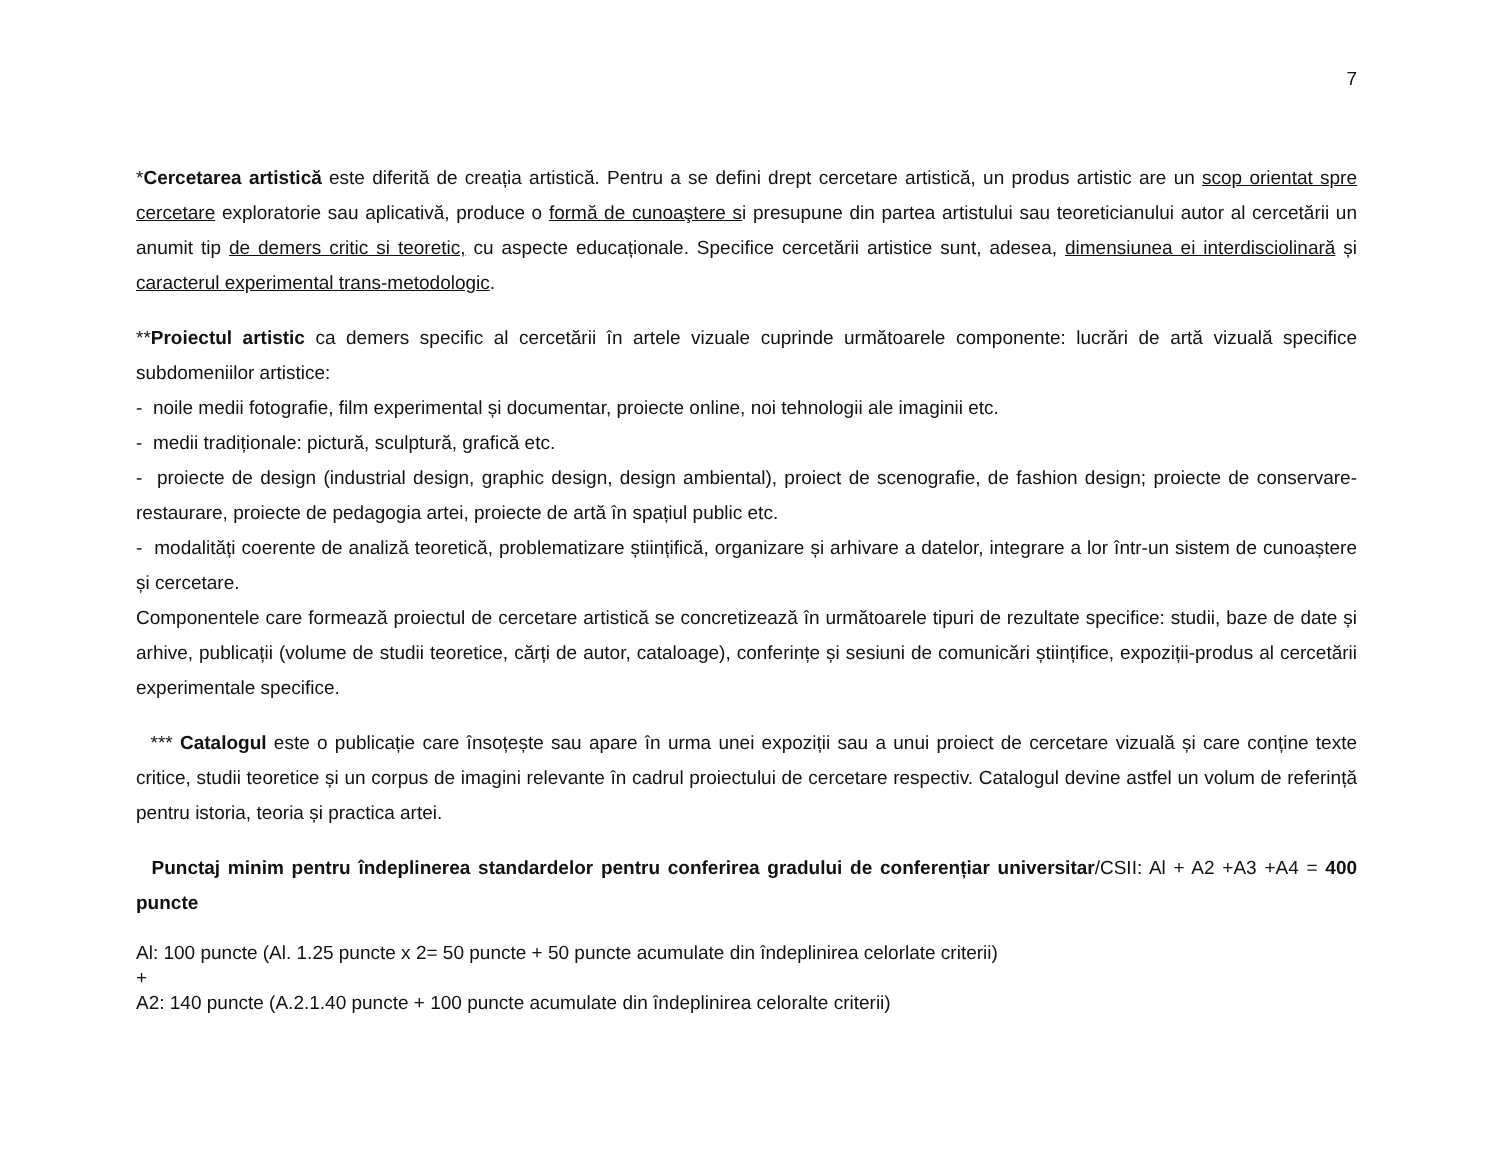7
*Cercetarea artistică este diferită de creația artistică. Pentru a se defini drept cercetare artistică, un produs artistic are un scop orientat spre cercetare exploratorie sau aplicativă, produce o formă de cunoaştere si presupune din partea artistului sau teoreticianului autor al cercetării un anumit tip de demers critic si teoretic, cu aspecte educaționale. Specifice cercetării artistice sunt, adesea, dimensiunea ei interdisciolinară și caracterul experimental trans-metodologic.
**Proiectul artistic ca demers specific al cercetării în artele vizuale cuprinde următoarele componente: lucrări de artă vizuală specifice subdomeniilor artistice:
- noile medii fotografie, film experimental și documentar, proiecte online, noi tehnologii ale imaginii etc.
- medii tradiționale: pictură, sculptură, grafică etc.
- proiecte de design (industrial design, graphic design, design ambiental), proiect de scenografie, de fashion design; proiecte de conservare-restaurare, proiecte de pedagogia artei, proiecte de artă în spațiul public etc.
- modalități coerente de analiză teoretică, problematizare științifică, organizare și arhivare a datelor, integrare a lor într-un sistem de cunoaștere și cercetare.
Componentele care formează proiectul de cercetare artistică se concretizează în următoarele tipuri de rezultate specifice: studii, baze de date și arhive, publicații (volume de studii teoretice, cărți de autor, cataloage), conferințe și sesiuni de comunicări științifice, expoziții-produs al cercetării experimentale specifice.
*** Catalogul este o publicație care însoțește sau apare în urma unei expoziții sau a unui proiect de cercetare vizuală și care conține texte critice, studii teoretice și un corpus de imagini relevante în cadrul proiectului de cercetare respectiv. Catalogul devine astfel un volum de referință pentru istoria, teoria și practica artei.
Punctaj minim pentru îndeplinerea standardelor pentru conferirea gradului de conferențiar universitar/CSII: Al + A2 +A3 +A4 = 400 puncte
Al: 100 puncte (Al. 1.25 puncte x 2= 50 puncte + 50 puncte acumulate din îndeplinirea celorlate criterii)
+
A2: 140 puncte (A.2.1.40 puncte + 100 puncte acumulate din îndeplinirea celoralte criterii)